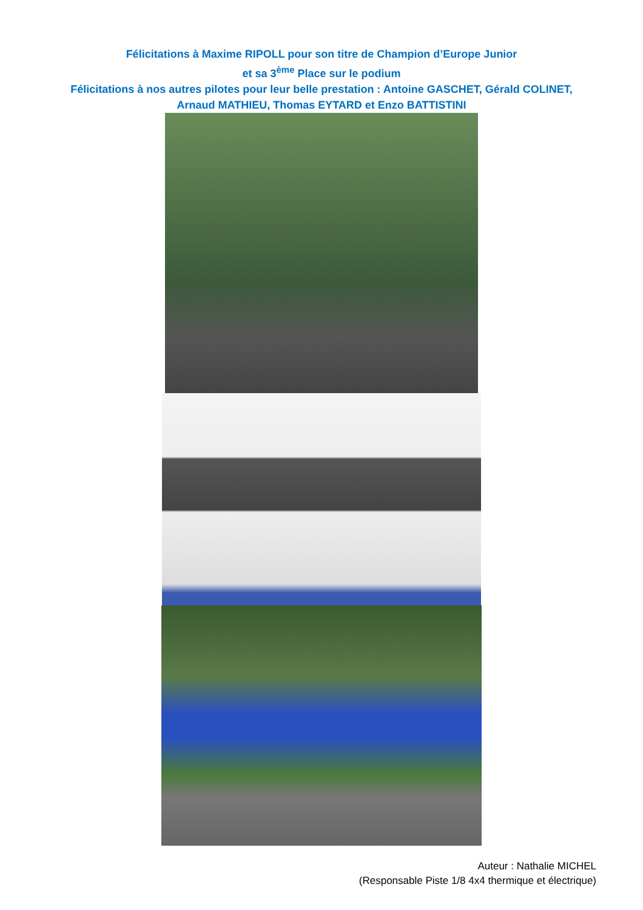Félicitations à Maxime RIPOLL pour son titre de Champion d’Europe Junior
et sa 3<sup>ème</sup> Place sur le podium
Félicitations à nos autres pilotes pour leur belle prestation : Antoine GASCHET, Gérald COLINET,
Arnaud MATHIEU, Thomas EYTARD et Enzo BATTISTINI
Auteur : Nathalie MICHEL
(Responsable Piste 1/8 4x4 thermique et électrique)